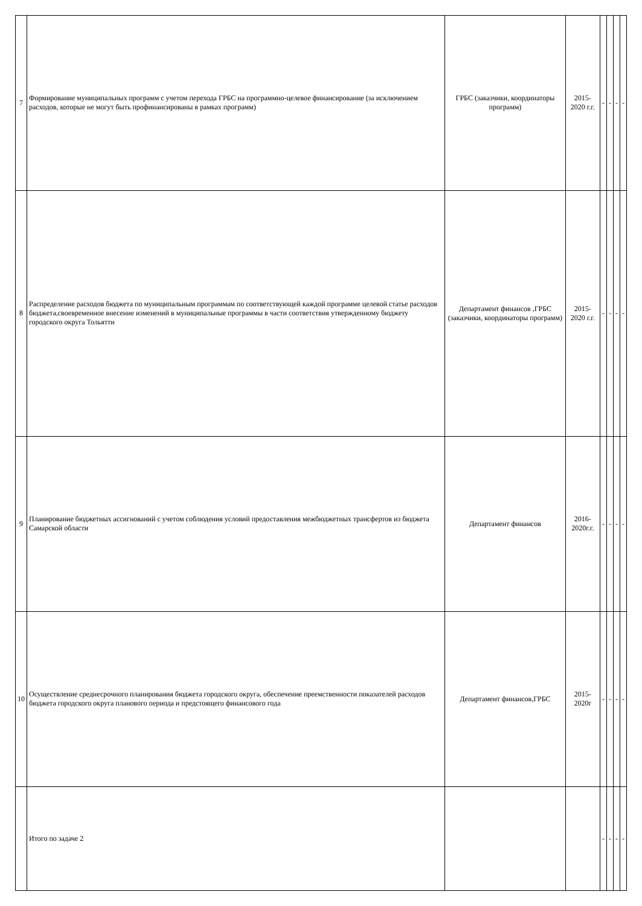| 7 | Формирование муниципальных программ с учетом перехода ГРБС на программно-целевое финансирование (за исключением расходов, которые не могут быть профинансированы в рамках программ) | ГРБС (заказчики, координаторы программ) | 2015-2020 г.г. | - | - | - | - |
| 8 | Распределение расходов бюджета по муниципальным программам по соответствующей каждой программе целевой статье расходов бюджета,своевременное внесение изменений в муниципальные программы в части соответствия утвержденному бюджету городского округа Тольятти | Департамент финансов ,ГРБС (заказчики, координаторы программ) | 2015-2020 г.г. | - | - | - | - |
| 9 | Планирование бюджетных ассигнований с учетом соблюдения условий предоставления межбюджетных трансфертов из бюджета Самарской области | Департамент финансов | 2016-2020г.г. | - | - | - | - |
| 10 | Осуществление среднесрочного планирования бюджета городского округа, обеспечение преемственности показателей расходов бюджета городского округа планового периода и предстоящего финансового года | Департамент финансов,ГРБС | 2015-2020г | - | - | - | - |
| | Итого по задаче 2 | | | - | - | - | - |